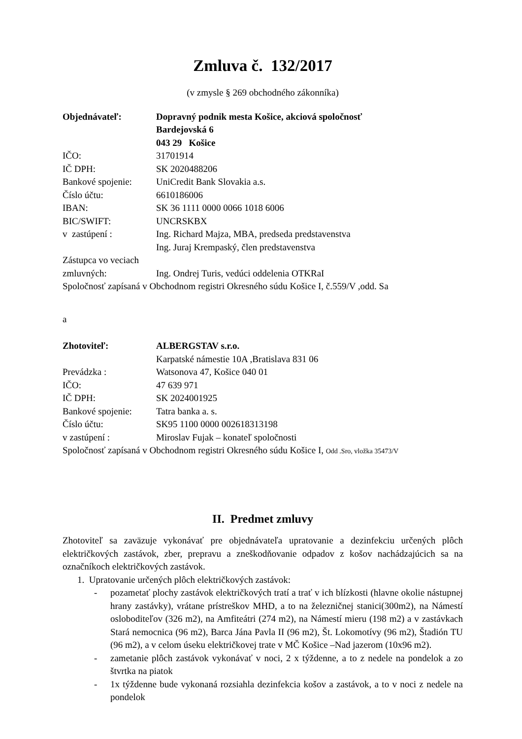Zmluva č. 132/2017
(v zmysle § 269 obchodného zákonníka)
Objednávateľ: Dopravný podnik mesta Košice, akciová spoločnosť
Bardejovská 6
043 29 Košice
IČO: 31701914
IČ DPH: SK 2020488206
Bankové spojenie: UniCredit Bank Slovakia a.s.
Číslo účtu: 6610186006
IBAN: SK 36 1111 0000 0066 1018 6006
BIC/SWIFT: UNCRSKBX
v zastúpení : Ing. Richard Majza, MBA, predseda predstavenstva
Ing. Juraj Krempaský, člen predstavenstva
Zástupca vo veciach
zmluvných: Ing. Ondrej Turis, vedúci oddelenia OTKRaI
Spoločnosť zapísaná v Obchodnom registri Okresného súdu Košice I, č.559/V ,odd. Sa
a
Zhotoviteľ: ALBERGSTAV s.r.o.
Karpatské námestie 10A ,Bratislava 831 06
Prevádzka : Watsonova 47, Košice 040 01
IČO: 47 639 971
IČ DPH: SK 2024001925
Bankové spojenie: Tatra banka a. s.
Číslo účtu: SK95 1100 0000 002618313198
v zastúpení : Miroslav Fujak – konateľ spoločnosti
Spoločnosť zapísaná v Obchodnom registri Okresného súdu Košice I, Odd .Sro, vložka 35473/V
II. Predmet zmluvy
Zhotoviteľ sa zaväzuje vykonávať pre objednávateľa upratovanie a dezinfekciu určených plôch električkových zastávok, zber, prepravu a zneškodňovanie odpadov z košov nachádzajúcich sa na označníkoch električkových zastávok.
1. Upratovanie určených plôch električkových zastávok:
- pozametať plochy zastávok električkových tratí a trať v ich blízkosti (hlavne okolie nástupnej hrany zastávky), vrátane prístreškov MHD, a to na železničnej stanici(300m2), na Námestí osloboditeľov (326 m2), na Amfiteátri (274 m2), na Námestí mieru (198 m2) a v zastávkach Stará nemocnica (96 m2), Barca Jána Pavla II (96 m2), Št. Lokomotívy (96 m2), Štadión TU (96 m2), a v celom úseku električkovej trate v MČ Košice –Nad jazerom (10x96 m2).
- zametanie plôch zastávok vykonávať v noci, 2 x týždenne, a to z nedele na pondelok a zo štvrtka na piatok
- 1x týždenne bude vykonaná rozsiahla dezinfekcia košov a zastávok, a to v noci z nedele na pondelok